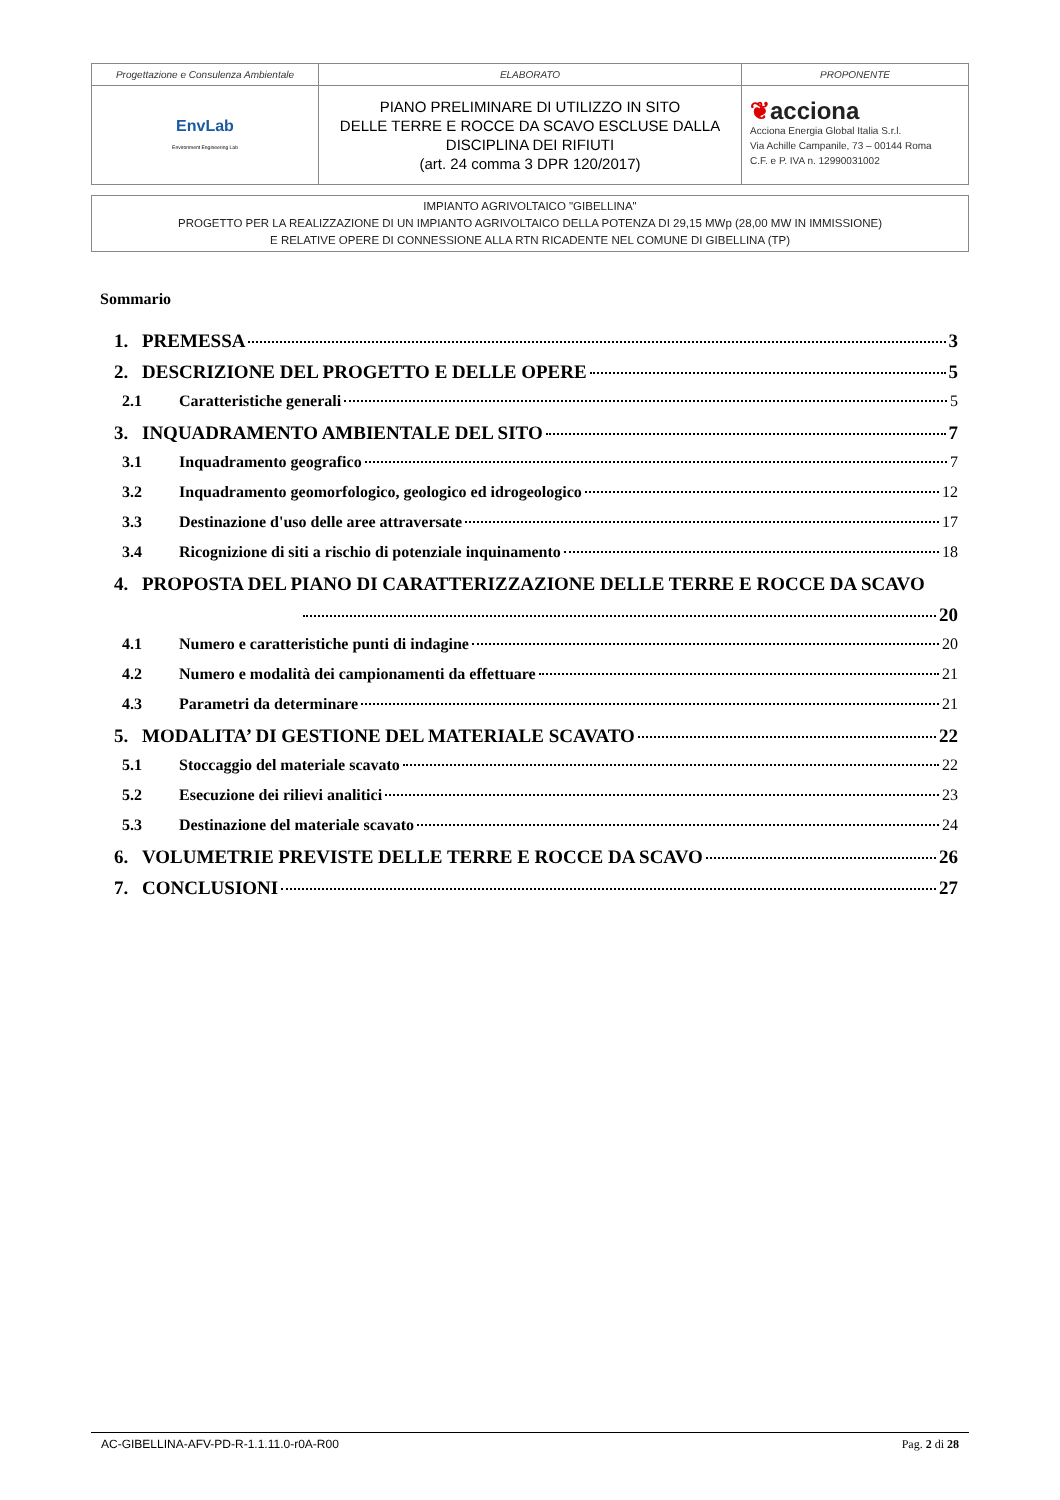| Progettazione e Consulenza Ambientale | ELABORATO | PROPONENTE |
| EnvLab Environment Engineering Lab | PIANO PRELIMINARE DI UTILIZZO IN SITO DELLE TERRE E ROCCE DA SCAVO ESCLUSE DALLA DISCIPLINA DEI RIFIUTI (art. 24 comma 3 DPR 120/2017) | ❦ acciona Acciona Energia Global Italia S.r.l. Via Achille Campanile, 73 – 00144 Roma C.F. e P. IVA n. 12990031002 |
IMPIANTO AGRIVOLTAICO "GIBELLINA"
PROGETTO PER LA REALIZZAZIONE DI UN IMPIANTO AGRIVOLTAICO DELLA POTENZA DI 29,15 MWp (28,00 MW IN IMMISSIONE)
E RELATIVE OPERE DI CONNESSIONE ALLA RTN RICADENTE NEL COMUNE DI GIBELLINA (TP)
Sommario
1. PREMESSA 3
2. DESCRIZIONE DEL PROGETTO E DELLE OPERE 5
2.1 Caratteristiche generali 5
3. INQUADRAMENTO AMBIENTALE DEL SITO 7
3.1 Inquadramento geografico 7
3.2 Inquadramento geomorfologico, geologico ed idrogeologico 12
3.3 Destinazione d'uso delle aree attraversate 17
3.4 Ricognizione di siti a rischio di potenziale inquinamento 18
4. PROPOSTA DEL PIANO DI CARATTERIZZAZIONE DELLE TERRE E ROCCE DA SCAVO
20
4.1 Numero e caratteristiche punti di indagine 20
4.2 Numero e modalità dei campionamenti da effettuare 21
4.3 Parametri da determinare 21
5. MODALITA’ DI GESTIONE DEL MATERIALE SCAVATO 22
5.1 Stoccaggio del materiale scavato 22
5.2 Esecuzione dei rilievi analitici 23
5.3 Destinazione del materiale scavato 24
6. VOLUMETRIE PREVISTE DELLE TERRE E ROCCE DA SCAVO 26
7. CONCLUSIONI 27
AC-GIBELLINA-AFV-PD-R-1.1.11.0-r0A-R00 Pag. 2 di 28